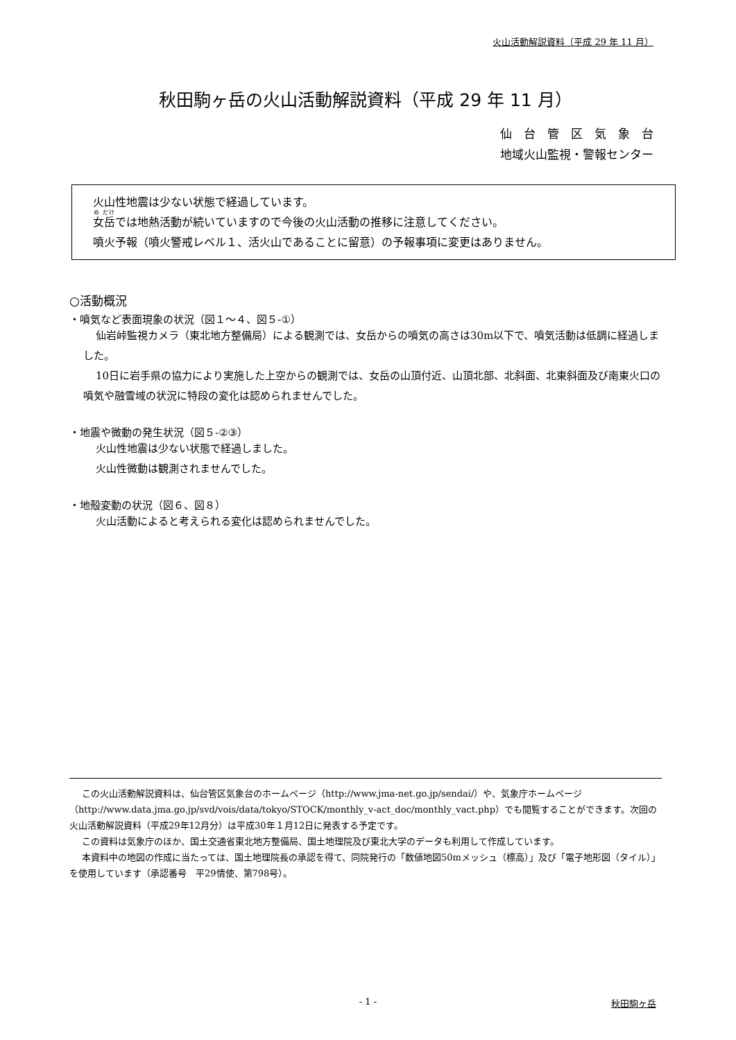火山活動解説資料（平成 29 年 11 月）
秋田駒ヶ岳の火山活動解説資料（平成 29 年 11 月）
仙　台　管　区　気　象　台
地域火山監視・警報センター
火山性地震は少ない状態で経過しています。
女岳では地熱活動が続いていますので今後の火山活動の推移に注意してください。
噴火予報（噴火警戒レベル１、活火山であることに留意）の予報事項に変更はありません。
○活動概況
・噴気など表面現象の状況（図１～４、図５-①）
仙岩峠監視カメラ（東北地方整備局）による観測では、女岳からの噴気の高さは30m以下で、噴気活動は低調に経過しました。
10日に岩手県の協力により実施した上空からの観測では、女岳の山頂付近、山頂北部、北斜面、北東斜面及び南東火口の噴気や融雪域の状況に特段の変化は認められませんでした。
・地震や微動の発生状況（図５-②③）
火山性地震は少ない状態で経過しました。
火山性微動は観測されませんでした。
・地殻変動の状況（図６、図８）
火山活動によると考えられる変化は認められませんでした。
この火山活動解説資料は、仙台管区気象台のホームページ（http://www.jma-net.go.jp/sendai/）や、気象庁ホームページ（http://www.data.jma.go.jp/svd/vois/data/tokyo/STOCK/monthly_v-act_doc/monthly_vact.php）でも閲覧することができます。次回の火山活動解説資料（平成29年12月分）は平成30年１月12日に発表する予定です。
この資料は気象庁のほか、国土交通省東北地方整備局、国土地理院及び東北大学のデータも利用して作成しています。
本資料中の地図の作成に当たっては、国土地理院長の承認を得て、同院発行の「数値地図50mメッシュ（標高）」及び「電子地形図（タイル）」を使用しています（承認番号　平29情使、第798号）。
- 1 - 秋田駒ヶ岳